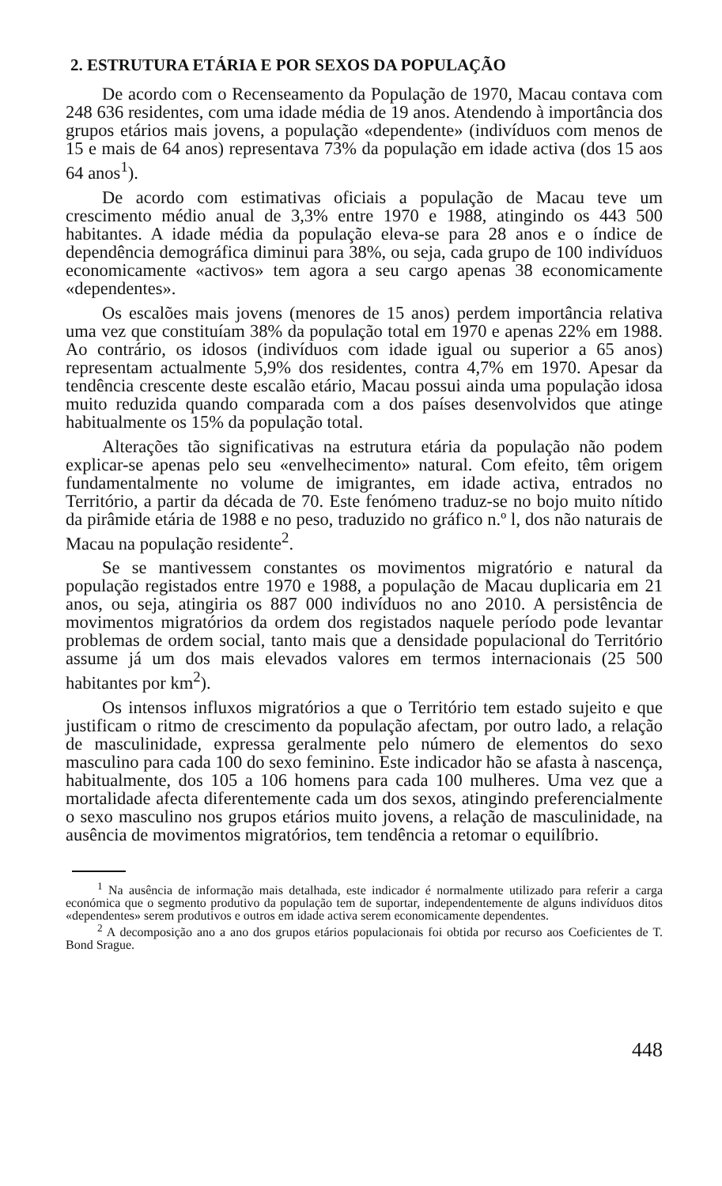2. ESTRUTURA ETÁRIA E POR SEXOS DA POPULAÇÃO
De acordo com o Recenseamento da População de 1970, Macau contava com 248 636 residentes, com uma idade média de 19 anos. Atendendo à importância dos grupos etários mais jovens, a população «dependente» (indivíduos com menos de 15 e mais de 64 anos) representava 73% da população em idade activa (dos 15 aos 64 anos<sup>1</sup>).
De acordo com estimativas oficiais a população de Macau teve um crescimento médio anual de 3,3% entre 1970 e 1988, atingindo os 443 500 habitantes. A idade média da população eleva-se para 28 anos e o índice de dependência demográfica diminui para 38%, ou seja, cada grupo de 100 indivíduos economicamente «activos» tem agora a seu cargo apenas 38 economicamente «dependentes».
Os escalões mais jovens (menores de 15 anos) perdem importância relativa uma vez que constituíam 38% da população total em 1970 e apenas 22% em 1988. Ao contrário, os idosos (indivíduos com idade igual ou superior a 65 anos) representam actualmente 5,9% dos residentes, contra 4,7% em 1970. Apesar da tendência crescente deste escalão etário, Macau possui ainda uma população idosa muito reduzida quando comparada com a dos países desenvolvidos que atinge habitualmente os 15% da população total.
Alterações tão significativas na estrutura etária da população não podem explicar-se apenas pelo seu «envelhecimento» natural. Com efeito, têm origem fundamentalmente no volume de imigrantes, em idade activa, entrados no Território, a partir da década de 70. Este fenómeno traduz-se no bojo muito nítido da pirâmide etária de 1988 e no peso, traduzido no gráfico n.º l, dos não naturais de Macau na população residente<sup>2</sup>.
Se se mantivessem constantes os movimentos migratório e natural da população registados entre 1970 e 1988, a população de Macau duplicaria em 21 anos, ou seja, atingiria os 887 000 indivíduos no ano 2010. A persistência de movimentos migratórios da ordem dos registados naquele período pode levantar problemas de ordem social, tanto mais que a densidade populacional do Território assume já um dos mais elevados valores em termos internacionais (25 500 habitantes por km<sup>2</sup>).
Os intensos influxos migratórios a que o Território tem estado sujeito e que justificam o ritmo de crescimento da população afectam, por outro lado, a relação de masculinidade, expressa geralmente pelo número de elementos do sexo masculino para cada 100 do sexo feminino. Este indicador hão se afasta à nascença, habitualmente, dos 105 a 106 homens para cada 100 mulheres. Uma vez que a mortalidade afecta diferentemente cada um dos sexos, atingindo preferencialmente o sexo masculino nos grupos etários muito jovens, a relação de masculinidade, na ausência de movimentos migratórios, tem tendência a retomar o equilíbrio.
<sup>1</sup> Na ausência de informação mais detalhada, este indicador é normalmente utilizado para referir a carga económica que o segmento produtivo da população tem de suportar, independentemente de alguns indivíduos ditos «dependentes» serem produtivos e outros em idade activa serem economicamente dependentes.
<sup>2</sup> A decomposição ano a ano dos grupos etários populacionais foi obtida por recurso aos Coeficientes de T. Bond Srague.
448